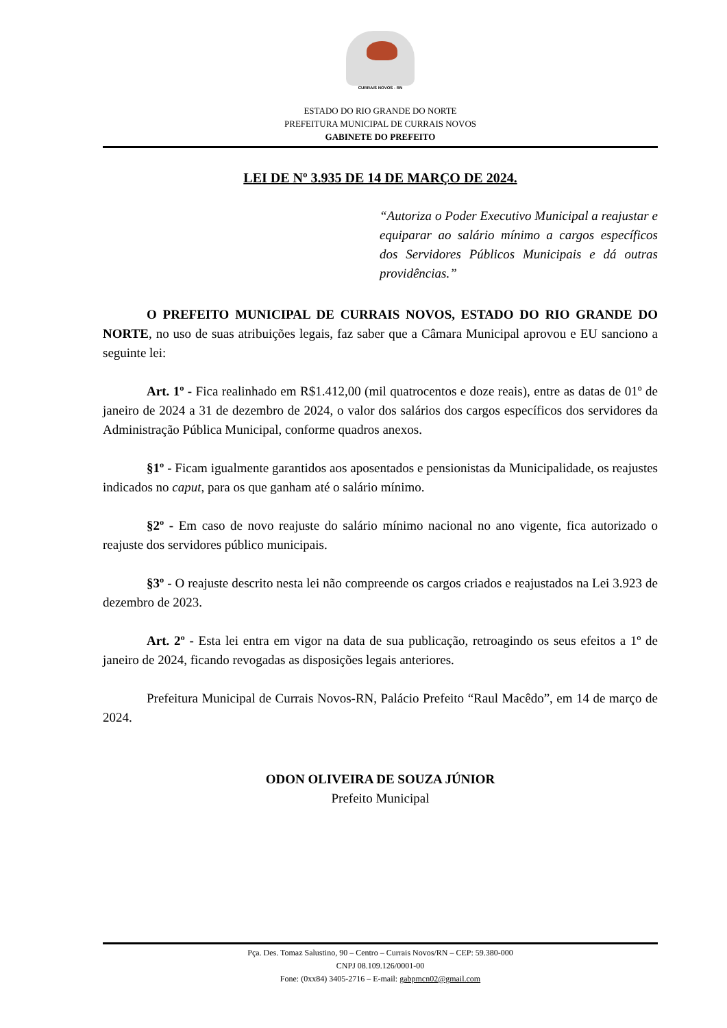CURRAIS NOVOS - RN
ESTADO DO RIO GRANDE DO NORTE
PREFEITURA MUNICIPAL DE CURRAIS NOVOS
GABINETE DO PREFEITO
LEI DE Nº 3.935 DE 14 DE MARÇO DE 2024.
“Autoriza o Poder Executivo Municipal a reajustar e equiparar ao salário mínimo a cargos específicos dos Servidores Públicos Municipais e dá outras providências.”
O PREFEITO MUNICIPAL DE CURRAIS NOVOS, ESTADO DO RIO GRANDE DO NORTE, no uso de suas atribuições legais, faz saber que a Câmara Municipal aprovou e EU sanciono a seguinte lei:
Art. 1º - Fica realinhado em R$1.412,00 (mil quatrocentos e doze reais), entre as datas de 01º de janeiro de 2024 a 31 de dezembro de 2024, o valor dos salários dos cargos específicos dos servidores da Administração Pública Municipal, conforme quadros anexos.
§1º - Ficam igualmente garantidos aos aposentados e pensionistas da Municipalidade, os reajustes indicados no caput, para os que ganham até o salário mínimo.
§2º - Em caso de novo reajuste do salário mínimo nacional no ano vigente, fica autorizado o reajuste dos servidores público municipais.
§3º - O reajuste descrito nesta lei não compreende os cargos criados e reajustados na Lei 3.923 de dezembro de 2023.
Art. 2º - Esta lei entra em vigor na data de sua publicação, retroagindo os seus efeitos a 1º de janeiro de 2024, ficando revogadas as disposições legais anteriores.
Prefeitura Municipal de Currais Novos-RN, Palácio Prefeito “Raul Macêdo”, em 14 de março de 2024.
ODON OLIVEIRA DE SOUZA JÚNIOR
Prefeito Municipal
Pça. Des. Tomaz Salustino, 90 – Centro – Currais Novos/RN – CEP: 59.380-000
CNPJ 08.109.126/0001-00
Fone: (0xx84) 3405-2716 – E-mail: gabpmcn02@gmail.com